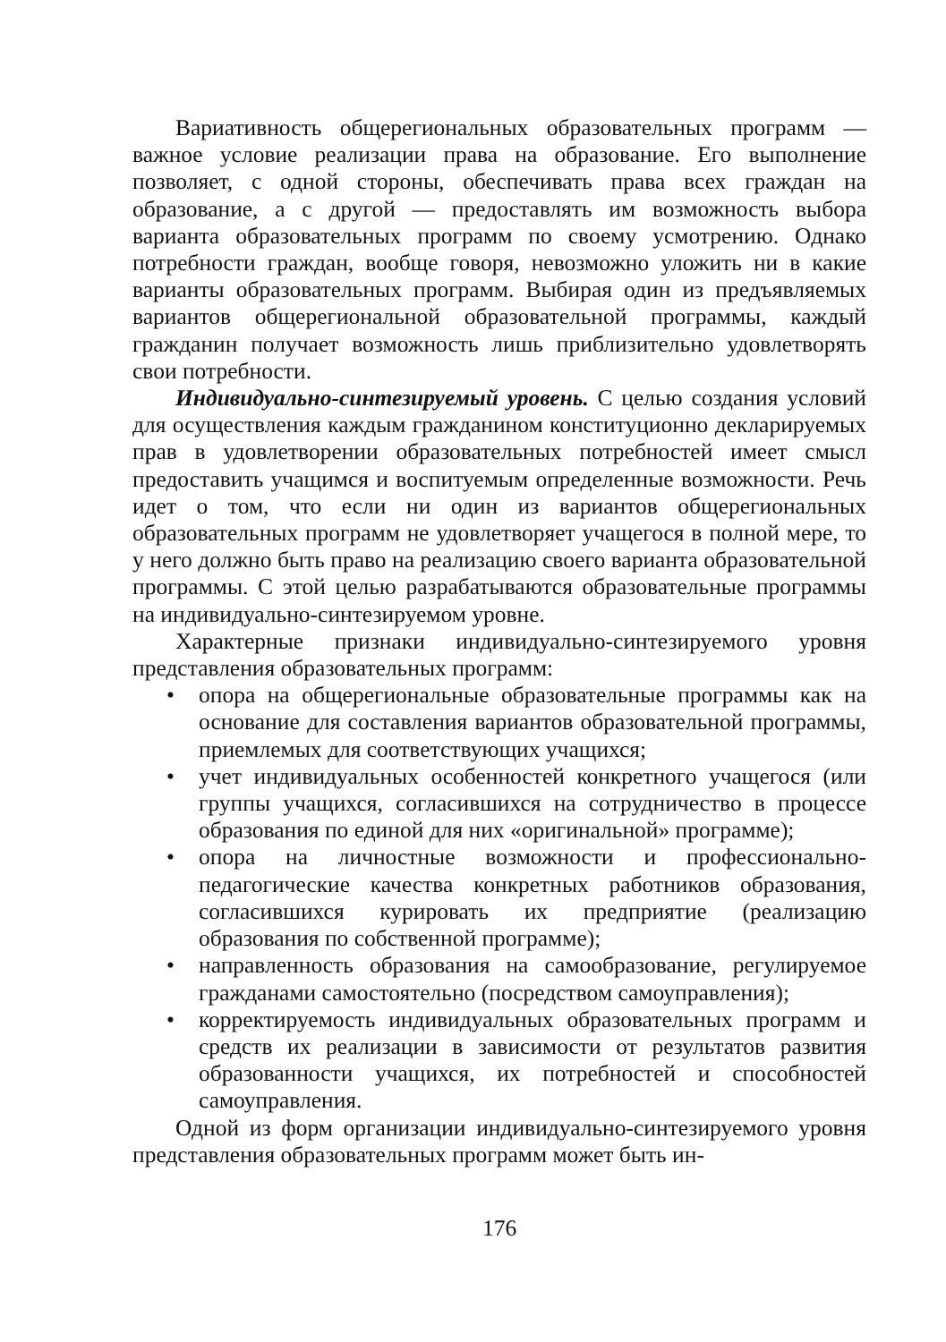Вариативность общерегиональных образовательных программ — важное условие реализации права на образование. Его выполнение позволяет, с одной стороны, обеспечивать права всех граждан на образование, а с другой — предоставлять им возможность выбора варианта образовательных программ по своему усмотрению. Однако потребности граждан, вообще говоря, невозможно уложить ни в какие варианты образовательных программ. Выбирая один из предъявляемых вариантов общерегиональной образовательной программы, каждый гражданин получает возможность лишь приблизительно удовлетворять свои потребности.
Индивидуально-синтезируемый уровень. С целью создания условий для осуществления каждым гражданином конституционно декларируемых прав в удовлетворении образовательных потребностей имеет смысл предоставить учащимся и воспитуемым определенные возможности. Речь идет о том, что если ни один из вариантов общерегиональных образовательных программ не удовлетворяет учащегося в полной мере, то у него должно быть право на реализацию своего варианта образовательной программы. С этой целью разрабатываются образовательные программы на индивидуально-синтезируемом уровне.
Характерные признаки индивидуально-синтезируемого уровня представления образовательных программ:
• опора на общерегиональные образовательные программы как на основание для составления вариантов образовательной программы, приемлемых для соответствующих учащихся;
• учет индивидуальных особенностей конкретного учащегося (или группы учащихся, согласившихся на сотрудничество в процессе образования по единой для них «оригинальной» программе);
• опора на личностные возможности и профессионально-педагогические качества конкретных работников образования, согласившихся курировать их предприятие (реализацию образования по собственной программе);
• направленность образования на самообразование, регулируемое гражданами самостоятельно (посредством самоуправления);
• корректируемость индивидуальных образовательных программ и средств их реализации в зависимости от результатов развития образованности учащихся, их потребностей и способностей самоуправления.
Одной из форм организации индивидуально-синтезируемого уровня представления образовательных программ может быть ин-
176